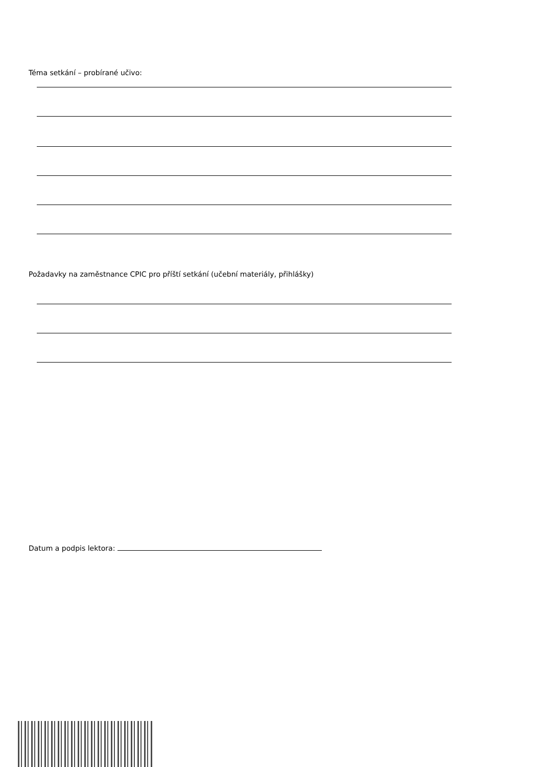Téma setkání – probírané učivo:
Požadavky na zaměstnance CPIC pro příští setkání (učební materiály, přihlášky)
Datum a podpis lektora: